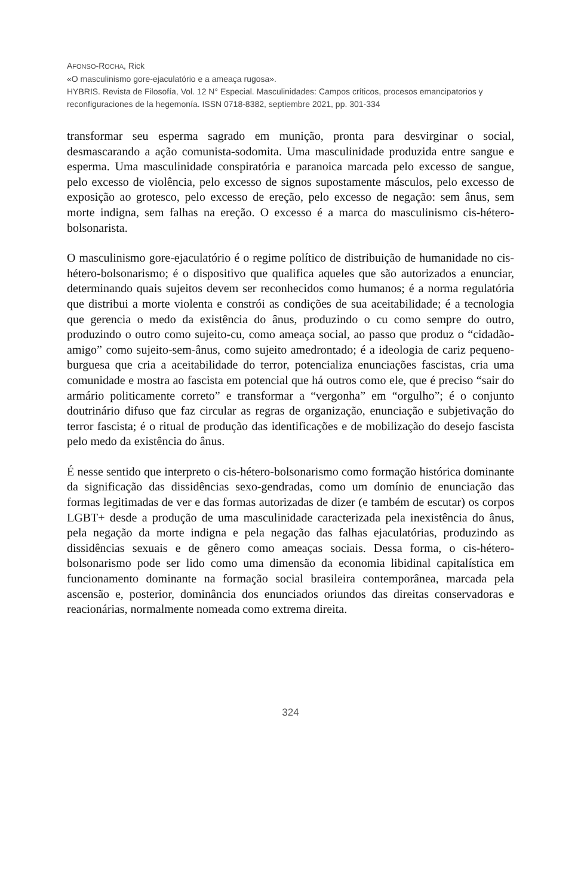AFONSO-ROCHA, Rick
«O masculinismo gore-ejaculatório e a ameaça rugosa».
HYBRIS. Revista de Filosofía, Vol. 12 N° Especial. Masculinidades: Campos críticos, procesos emancipatorios y reconfiguraciones de la hegemonía. ISSN 0718-8382, septiembre 2021, pp. 301-334
transformar seu esperma sagrado em munição, pronta para desvirginar o social, desmascarando a ação comunista-sodomita. Uma masculinidade produzida entre sangue e esperma. Uma masculinidade conspiratória e paranoica marcada pelo excesso de sangue, pelo excesso de violência, pelo excesso de signos supostamente másculos, pelo excesso de exposição ao grotesco, pelo excesso de ereção, pelo excesso de negação: sem ânus, sem morte indigna, sem falhas na ereção. O excesso é a marca do masculinismo cis-hétero-bolsonarista.
O masculinismo gore-ejaculatório é o regime político de distribuição de humanidade no cis-hétero-bolsonarismo; é o dispositivo que qualifica aqueles que são autorizados a enunciar, determinando quais sujeitos devem ser reconhecidos como humanos; é a norma regulatória que distribui a morte violenta e constrói as condições de sua aceitabilidade; é a tecnologia que gerencia o medo da existência do ânus, produzindo o cu como sempre do outro, produzindo o outro como sujeito-cu, como ameaça social, ao passo que produz o “cidadão-amigo” como sujeito-sem-ânus, como sujeito amedrontado; é a ideologia de cariz pequeno-burguesa que cria a aceitabilidade do terror, potencializa enunciações fascistas, cria uma comunidade e mostra ao fascista em potencial que há outros como ele, que é preciso “sair do armário politicamente correto” e transformar a “vergonha” em “orgulho”; é o conjunto doutrinário difuso que faz circular as regras de organização, enunciação e subjetivação do terror fascista; é o ritual de produção das identificações e de mobilização do desejo fascista pelo medo da existência do ânus.
É nesse sentido que interpreto o cis-hétero-bolsonarismo como formação histórica dominante da significação das dissidências sexo-gendradas, como um domínio de enunciação das formas legitimadas de ver e das formas autorizadas de dizer (e também de escutar) os corpos LGBT+ desde a produção de uma masculinidade caracterizada pela inexistência do ânus, pela negação da morte indigna e pela negação das falhas ejaculatórias, produzindo as dissidências sexuais e de gênero como ameaças sociais. Dessa forma, o cis-hétero-bolsonarismo pode ser lido como uma dimensão da economia libidinal capitalística em funcionamento dominante na formação social brasileira contemporânea, marcada pela ascensão e, posterior, dominância dos enunciados oriundos das direitas conservadoras e reacionárias, normalmente nomeada como extrema direita.
324